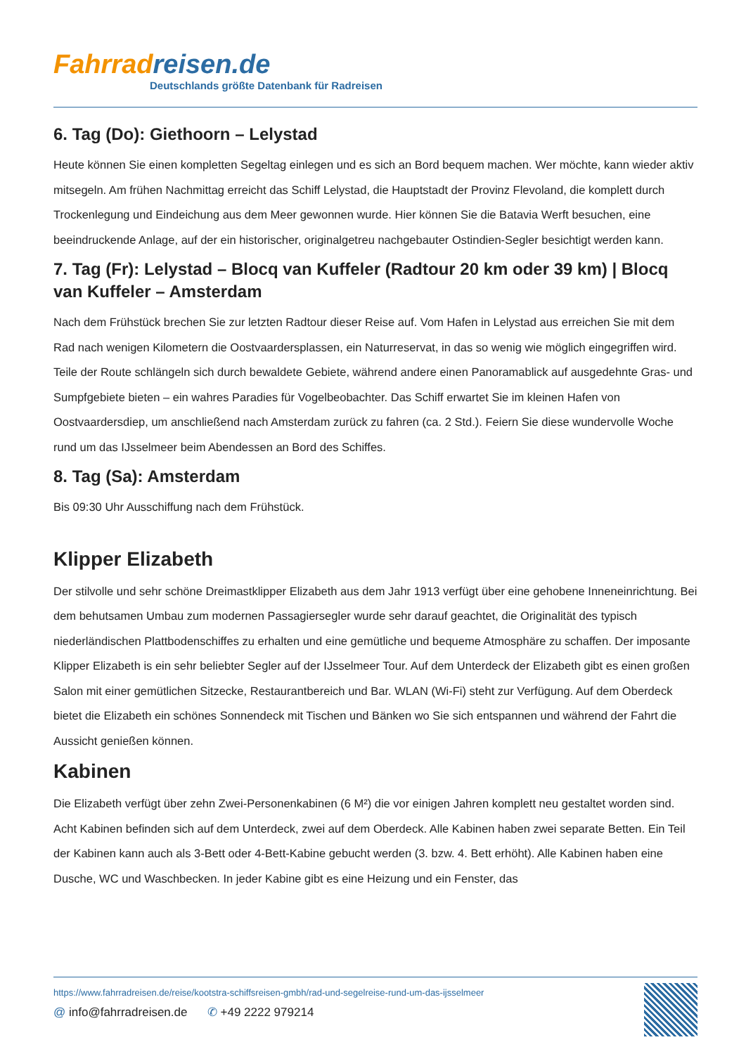Fahrradreisen.de
Deutschlands größte Datenbank für Radreisen
6. Tag (Do): Giethoorn – Lelystad
Heute können Sie einen kompletten Segeltag einlegen und es sich an Bord bequem machen. Wer möchte, kann wieder aktiv mitsegeln. Am frühen Nachmittag erreicht das Schiff Lelystad, die Hauptstadt der Provinz Flevoland, die komplett durch Trockenlegung und Eindeichung aus dem Meer gewonnen wurde. Hier können Sie die Batavia Werft besuchen, eine beeindruckende Anlage, auf der ein historischer, originalgetreu nachgebauter Ostindien-Segler besichtigt werden kann.
7. Tag (Fr): Lelystad – Blocq van Kuffeler (Radtour 20 km oder 39 km) | Blocq van Kuffeler – Amsterdam
Nach dem Frühstück brechen Sie zur letzten Radtour dieser Reise auf. Vom Hafen in Lelystad aus erreichen Sie mit dem Rad nach wenigen Kilometern die Oostvaardersplassen, ein Naturreservat, in das so wenig wie möglich eingegriffen wird. Teile der Route schlängeln sich durch bewaldete Gebiete, während andere einen Panoramablick auf ausgedehnte Gras- und Sumpfgebiete bieten – ein wahres Paradies für Vogelbeobachter. Das Schiff erwartet Sie im kleinen Hafen von Oostvaardersdiep, um anschließend nach Amsterdam zurück zu fahren (ca. 2 Std.). Feiern Sie diese wundervolle Woche rund um das IJsselmeer beim Abendessen an Bord des Schiffes.
8. Tag (Sa): Amsterdam
Bis 09:30 Uhr Ausschiffung nach dem Frühstück.
Klipper Elizabeth
Der stilvolle und sehr schöne Dreimastklipper Elizabeth aus dem Jahr 1913 verfügt über eine gehobene Inneneinrichtung. Bei dem behutsamen Umbau zum modernen Passagiersegler wurde sehr darauf geachtet, die Originalität des typisch niederländischen Plattbodenschiffes zu erhalten und eine gemütliche und bequeme Atmosphäre zu schaffen. Der imposante Klipper Elizabeth is ein sehr beliebter Segler auf der IJsselmeer Tour. Auf dem Unterdeck der Elizabeth gibt es einen großen Salon mit einer gemütlichen Sitzecke, Restaurantbereich und Bar. WLAN (Wi-Fi) steht zur Verfügung. Auf dem Oberdeck bietet die Elizabeth ein schönes Sonnendeck mit Tischen und Bänken wo Sie sich entspannen und während der Fahrt die Aussicht genießen können.
Kabinen
Die Elizabeth verfügt über zehn Zwei-Personenkabinen (6 M²) die vor einigen Jahren komplett neu gestaltet worden sind. Acht Kabinen befinden sich auf dem Unterdeck, zwei auf dem Oberdeck. Alle Kabinen haben zwei separate Betten. Ein Teil der Kabinen kann auch als 3-Bett oder 4-Bett-Kabine gebucht werden (3. bzw. 4. Bett erhöht). Alle Kabinen haben eine Dusche, WC und Waschbecken. In jeder Kabine gibt es eine Heizung und ein Fenster, das
https://www.fahrradreisen.de/reise/kootstra-schiffsreisen-gmbh/rad-und-segelreise-rund-um-das-ijsselmeer
@ info@fahrradreisen.de ✆ +49 2222 979214